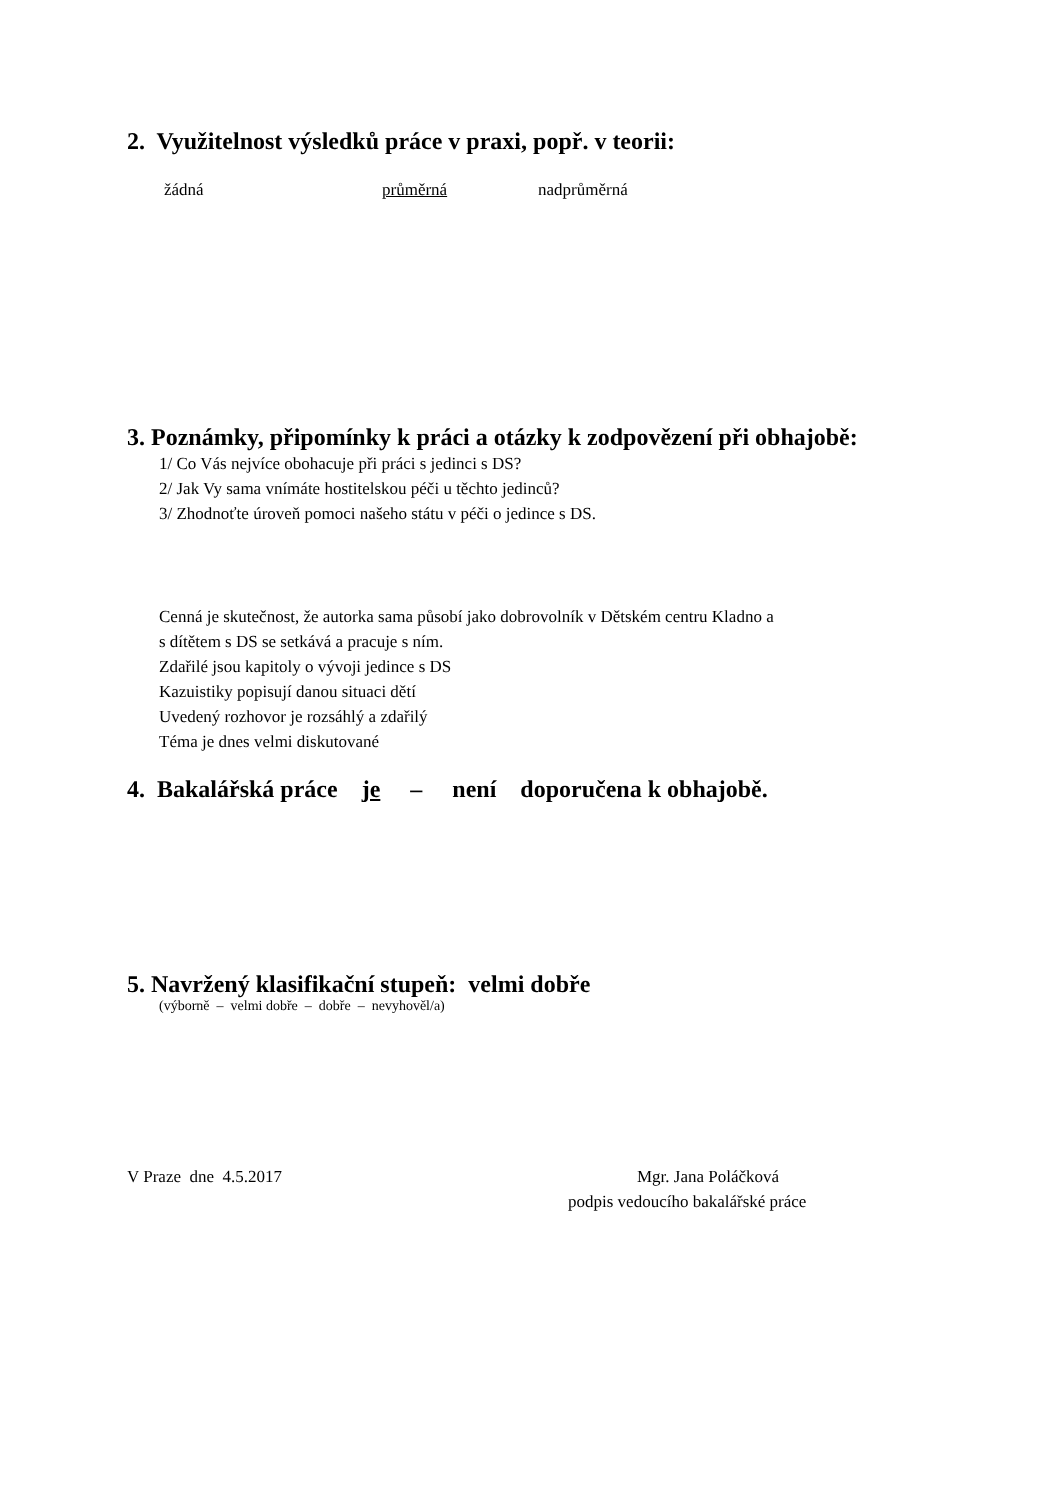2. Využitelnost výsledků práce v praxi, popř. v teorii:
žádná průměrná nadprůměrná
3. Poznámky, připomínky k práci a otázky k zodpovězení při obhajobě:
1/ Co Vás nejvíce obohacuje při práci s jedinci s DS?
2/ Jak Vy sama vnímáte hostitelskou péči u těchto jedinců?
3/ Zhodnoťte úroveň pomoci našeho státu v péči o jedince s DS.
Cenná je skutečnost, že autorka sama působí jako dobrovolník v Dětském centru Kladno a
s dítětem s DS se setkává a pracuje s ním.
Zdařilé jsou kapitoly o vývoji jedince s DS
Kazuistiky popisují danou situaci dětí
Uvedený rozhovor je rozsáhlý a zdařilý
Téma je dnes velmi diskutované
4. Bakalářská práce je – není doporučena k obhajobě.
5. Navržený klasifikační stupeň: velmi dobře
(výborně – velmi dobře – dobře – nevyhověl/a)
V Praze dne 4.5.2017 Mgr. Jana Poláčková
podpis vedoucího bakalářské práce